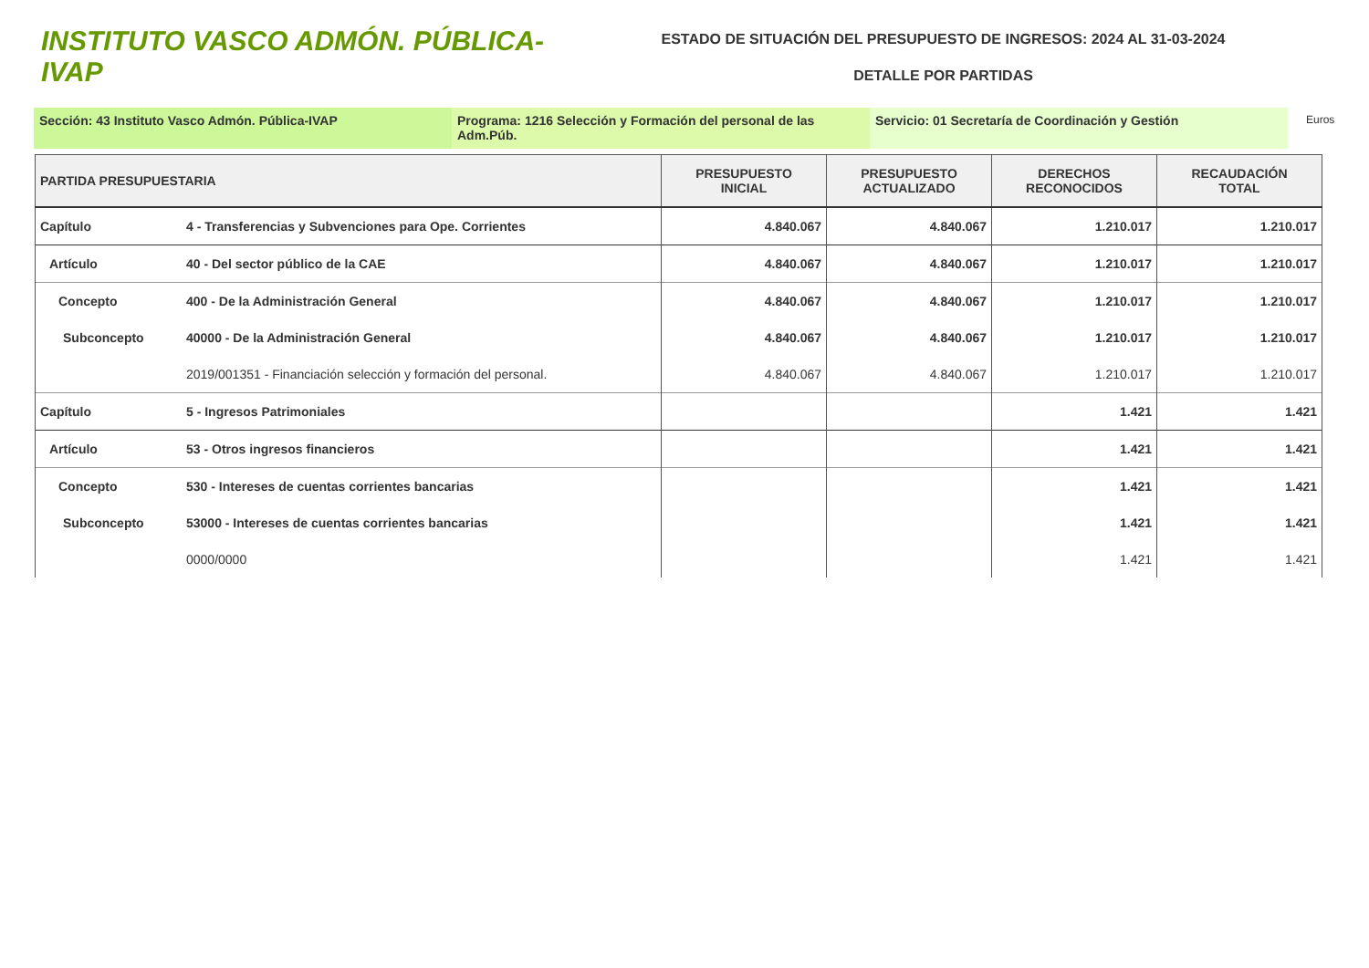INSTITUTO VASCO ADMÓN. PÚBLICA-IVAP
ESTADO DE SITUACIÓN DEL PRESUPUESTO DE INGRESOS: 2024 AL 31-03-2024
DETALLE POR PARTIDAS
Sección: 43 Instituto Vasco Admón. Pública-IVAP Programa: 1216 Selección y Formación del personal de las Adm.Púb.
Servicio: 01 Secretaría de Coordinación y Gestión
Euros
| PARTIDA PRESUPUESTARIA | | PRESUPUESTO INICIAL | PRESUPUESTO ACTUALIZADO | DERECHOS RECONOCIDOS | RECAUDACIÓN TOTAL |
| --- | --- | --- | --- | --- | --- |
| Capítulo | 4 - Transferencias y Subvenciones para Ope. Corrientes | 4.840.067 | 4.840.067 | 1.210.017 | 1.210.017 |
| Artículo | 40 - Del sector público de la CAE | 4.840.067 | 4.840.067 | 1.210.017 | 1.210.017 |
| Concepto | 400 - De la Administración General | 4.840.067 | 4.840.067 | 1.210.017 | 1.210.017 |
| Subconcepto | 40000 - De la Administración General | 4.840.067 | 4.840.067 | 1.210.017 | 1.210.017 |
| | 2019/001351 - Financiación selección y formación del personal. | 4.840.067 | 4.840.067 | 1.210.017 | 1.210.017 |
| Capítulo | 5 - Ingresos Patrimoniales | | | 1.421 | 1.421 |
| Artículo | 53 - Otros ingresos financieros | | | 1.421 | 1.421 |
| Concepto | 530 - Intereses de cuentas corrientes bancarias | | | 1.421 | 1.421 |
| Subconcepto | 53000 - Intereses de cuentas corrientes bancarias | | | 1.421 | 1.421 |
| | 0000/0000 | | | 1.421 | 1.421 |